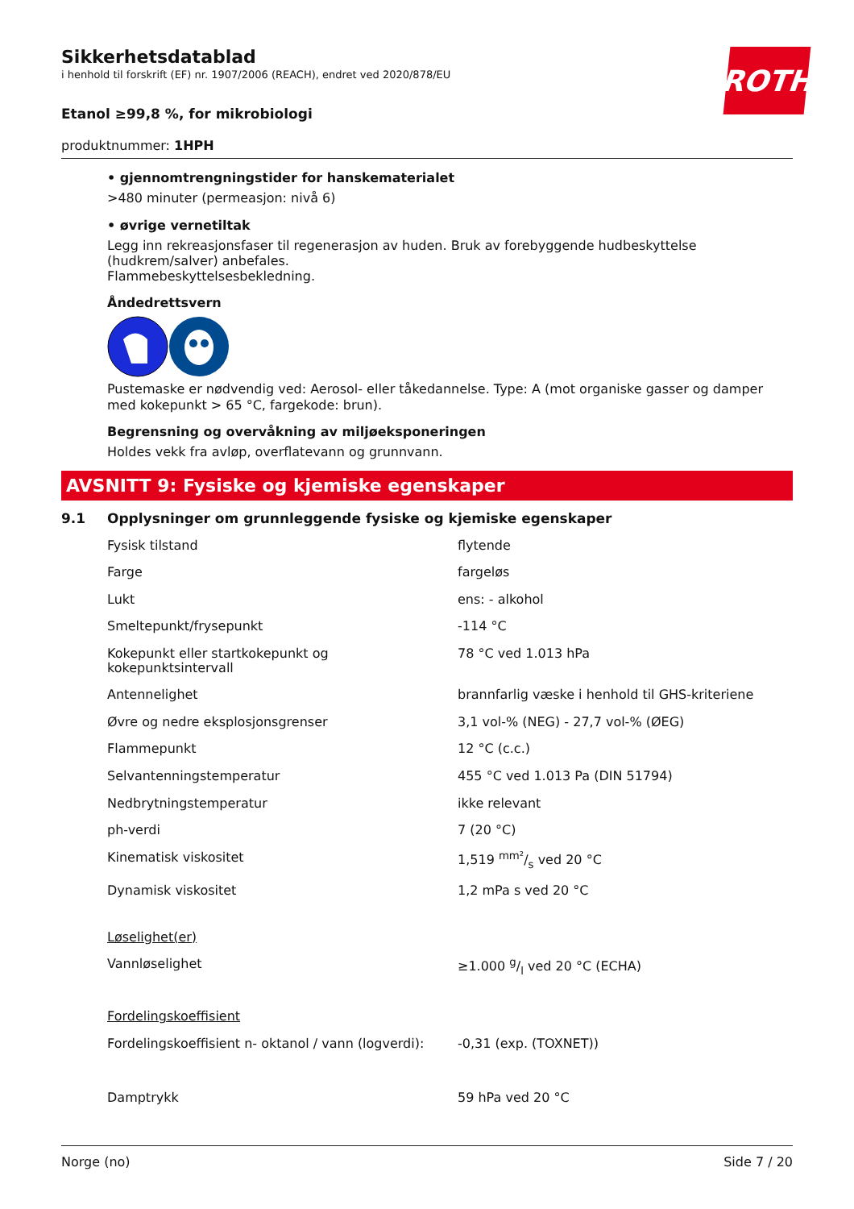ROTH
Sikkerhetsdatablad
i henhold til forskrift (EF) nr. 1907/2006 (REACH), endret ved 2020/878/EU
Etanol ≥99,8 %, for mikrobiologi
produktnummer: 1HPH
• gjennomtrengningstider for hanskematerialet
>480 minuter (permeasjon: nivå 6)
• øvrige vernetiltak
Legg inn rekreasjonsfaser til regenerasjon av huden. Bruk av forebyggende hudbeskyttelse (hudkrem/salver) anbefales.
Flammebeskyttelsesbekledning.
Åndedrettsvern
Pustemaske er nødvendig ved: Aerosol- eller tåkedannelse. Type: A (mot organiske gasser og damper med kokepunkt > 65 °C, fargekode: brun).
Begrensning og overvåkning av miljøeksponeringen
Holdes vekk fra avløp, overflatevann og grunnvann.
AVSNITT 9: Fysiske og kjemiske egenskaper
9.1 Opplysninger om grunnleggende fysiske og kjemiske egenskaper
| Fysisk tilstand | flytende |
| Farge | fargeløs |
| Lukt | ens: - alkohol |
| Smeltepunkt/frysepunkt | -114 °C |
| Kokepunkt eller startkokepunkt og kokepunktsintervall | 78 °C ved 1.013 hPa |
| Antennelighet | brannfarlig væske i henhold til GHS-kriteriene |
| Øvre og nedre eksplosjonsgrenser | 3,1 vol-% (NEG) - 27,7 vol-% (ØEG) |
| Flammepunkt | 12 °C (c.c.) |
| Selvantenningstemperatur | 455 °C ved 1.013 Pa (DIN 51794) |
| Nedbrytningstemperatur | ikke relevant |
| ph-verdi | 7 (20 °C) |
| Kinematisk viskositet | 1,519 mm²/s ved 20 °C |
| Dynamisk viskositet | 1,2 mPa s ved 20 °C |
| Løselighet(er) | |
| Vannløselighet | ≥1.000 g/l ved 20 °C (ECHA) |
| Fordelingskoeffisient | |
| Fordelingskoeffisient n- oktanol / vann (logverdi): | -0,31 (exp. (TOXNET)) |
| Damptrykk | 59 hPa ved 20 °C |
Norge (no) Side 7 / 20